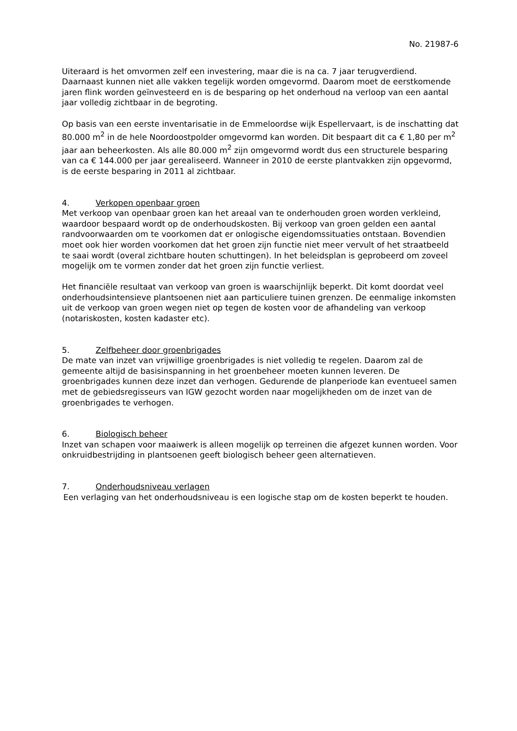No. 21987-6
Uiteraard is het omvormen zelf een investering, maar die is na ca. 7 jaar terugverdiend. Daarnaast kunnen niet alle vakken tegelijk worden omgevormd. Daarom moet de eerstkomende jaren flink worden geïnvesteerd en is de besparing op het onderhoud na verloop van een aantal jaar volledig zichtbaar in de begroting.
Op basis van een eerste inventarisatie in de Emmeloordse wijk Espellervaart, is de inschatting dat 80.000 m<sup>2</sup> in de hele Noordoostpolder omgevormd kan worden. Dit bespaart dit ca € 1,80 per m<sup>2</sup> jaar aan beheerkosten. Als alle 80.000 m<sup>2</sup> zijn omgevormd wordt dus een structurele besparing van ca € 144.000 per jaar gerealiseerd. Wanneer in 2010 de eerste plantvakken zijn opgevormd, is de eerste besparing in 2011 al zichtbaar.
4. Verkopen openbaar groen
Met verkoop van openbaar groen kan het areaal van te onderhouden groen worden verkleind, waardoor bespaard wordt op de onderhoudskosten. Bij verkoop van groen gelden een aantal randvoorwaarden om te voorkomen dat er onlogische eigendomssituaties ontstaan. Bovendien moet ook hier worden voorkomen dat het groen zijn functie niet meer vervult of het straatbeeld te saai wordt (overal zichtbare houten schuttingen). In het beleidsplan is geprobeerd om zoveel mogelijk om te vormen zonder dat het groen zijn functie verliest.
Het financiële resultaat van verkoop van groen is waarschijnlijk beperkt. Dit komt doordat veel onderhoudsintensieve plantsoenen niet aan particuliere tuinen grenzen. De eenmalige inkomsten uit de verkoop van groen wegen niet op tegen de kosten voor de afhandeling van verkoop (notariskosten, kosten kadaster etc).
5. Zelfbeheer door groenbrigades
De mate van inzet van vrijwillige groenbrigades is niet volledig te regelen. Daarom zal de gemeente altijd de basisinspanning in het groenbeheer moeten kunnen leveren. De groenbrigades kunnen deze inzet dan verhogen. Gedurende de planperiode kan eventueel samen met de gebiedsregisseurs van IGW gezocht worden naar mogelijkheden om de inzet van de groenbrigades te verhogen.
6. Biologisch beheer
Inzet van schapen voor maaiwerk is alleen mogelijk op terreinen die afgezet kunnen worden. Voor onkruidbestrijding in plantsoenen geeft biologisch beheer geen alternatieven.
7. Onderhoudsniveau verlagen
Een verlaging van het onderhoudsniveau is een logische stap om de kosten beperkt te houden.